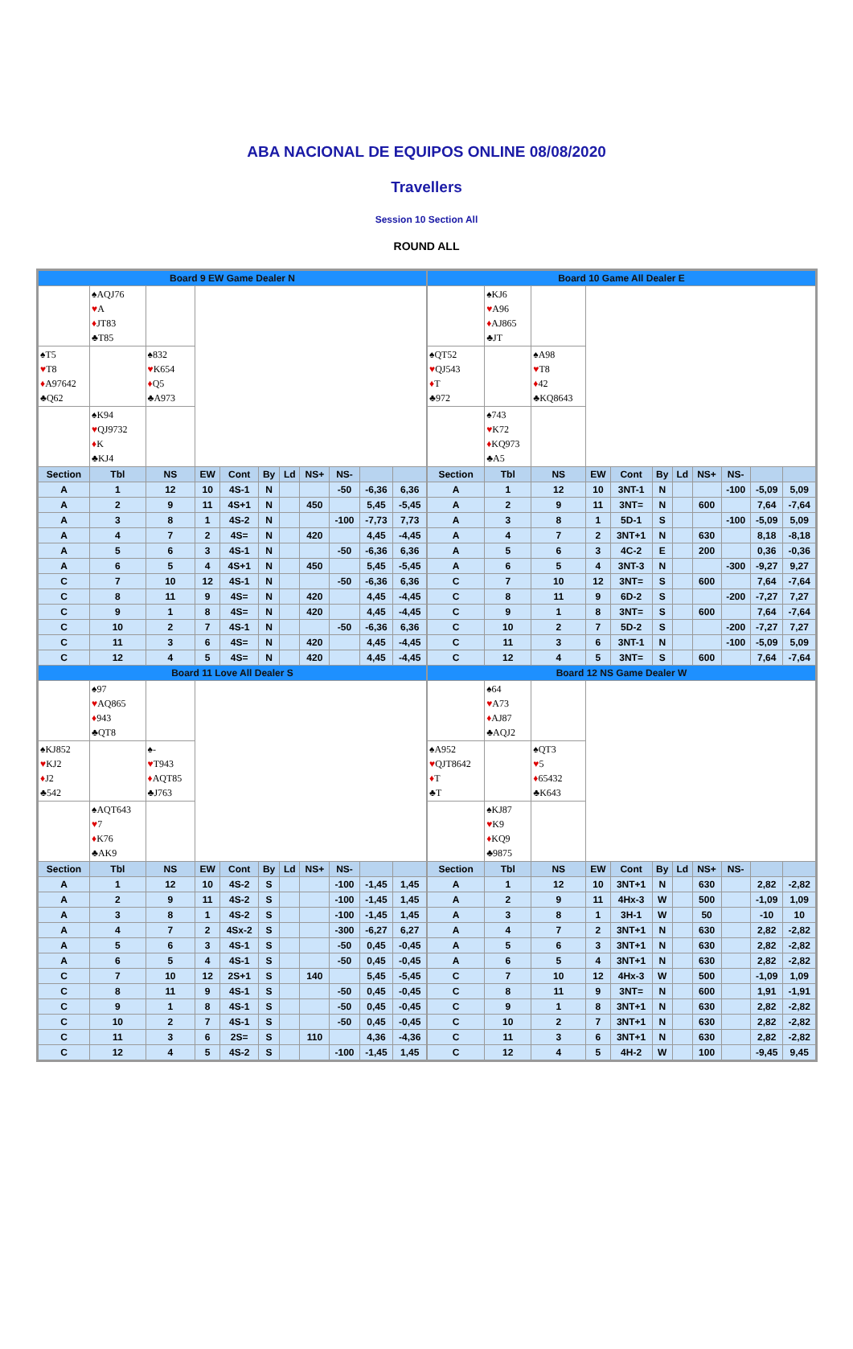ABA NACIONAL DE EQUIPOS ONLINE 08/08/2020
Travellers
Session 10 Section All
ROUND ALL
| Board 9 EW Game Dealer N | | | | | | | | | | |
| | ♠AQJ76 ♥ A ♦ JT83 ♣T85 | | | | | | | | | |
| ♠T5 ♥ T8 ♦ A97642 ♣Q62 | | ♠832 ♥ K654 ♦ Q5 ♣A973 | | | | | | | | |
| | ♠K94 ♥ QJ9732 ♦ K ♣KJ4 | | | | | | | | | |
| Section | Tbl | NS | EW | Cont | By | Ld | NS+ | NS- | | |
| A | 1 | 12 | 10 | 4S-1 | N | | | -50 | -6,36 | 6,36 |
| A | 2 | 9 | 11 | 4S+1 | N | | 450 | | 5,45 | -5,45 |
| A | 3 | 8 | 1 | 4S-2 | N | | | -100 | -7,73 | 7,73 |
| A | 4 | 7 | 2 | 4S= | N | | 420 | | 4,45 | -4,45 |
| A | 5 | 6 | 3 | 4S-1 | N | | | -50 | -6,36 | 6,36 |
| A | 6 | 5 | 4 | 4S+1 | N | | 450 | | 5,45 | -5,45 |
| C | 7 | 10 | 12 | 4S-1 | N | | | -50 | -6,36 | 6,36 |
| C | 8 | 11 | 9 | 4S= | N | | 420 | | 4,45 | -4,45 |
| C | 9 | 1 | 8 | 4S= | N | | 420 | | 4,45 | -4,45 |
| C | 10 | 2 | 7 | 4S-1 | N | | | -50 | -6,36 | 6,36 |
| C | 11 | 3 | 6 | 4S= | N | | 420 | | 4,45 | -4,45 |
| C | 12 | 4 | 5 | 4S= | N | | 420 | | 4,45 | -4,45 |
| Board 11 Love All Dealer S | | | | | | | | | | |
| | ♠97 ♥ AQ865 ♦ 943 ♣QT8 | | | | | | | | | |
| ♠KJ852 ♥ KJ2 ♦ J2 ♣542 | | ♠- ♥ T943 ♦ AQT85 ♣J763 | | | | | | | | |
| | ♠AQT643 ♥ 7 ♦ K76 ♣AK9 | | | | | | | | | |
| Section | Tbl | NS | EW | Cont | By | Ld | NS+ | NS- | | |
| A | 1 | 12 | 10 | 4S-2 | S | | | -100 | -1,45 | 1,45 |
| A | 2 | 9 | 11 | 4S-2 | S | | | -100 | -1,45 | 1,45 |
| A | 3 | 8 | 1 | 4S-2 | S | | | -100 | -1,45 | 1,45 |
| A | 4 | 7 | 2 | 4Sx-2 | S | | | -300 | -6,27 | 6,27 |
| A | 5 | 6 | 3 | 4S-1 | S | | | -50 | 0,45 | -0,45 |
| A | 6 | 5 | 4 | 4S-1 | S | | | -50 | 0,45 | -0,45 |
| C | 7 | 10 | 12 | 2S+1 | S | | 140 | | 5,45 | -5,45 |
| C | 8 | 11 | 9 | 4S-1 | S | | | -50 | 0,45 | -0,45 |
| C | 9 | 1 | 8 | 4S-1 | S | | | -50 | 0,45 | -0,45 |
| C | 10 | 2 | 7 | 4S-1 | S | | | -50 | 0,45 | -0,45 |
| C | 11 | 3 | 6 | 2S= | S | | 110 | | 4,36 | -4,36 |
| C | 12 | 4 | 5 | 4S-2 | S | | | -100 | -1,45 | 1,45 |
| Board 10 Game All Dealer E | | | | | | | | | | |
| | ♠KJ6 ♥ A96 ♦ AJ865 ♣JT | | | | | | | | | |
| ♠QT52 ♥ QJ543 ♦ T ♣972 | | ♠A98 ♥ T8 ♦ 42 ♣KQ8643 | | | | | | | | |
| | ♠743 ♥ K72 ♦ KQ973 ♣A5 | | | | | | | | | |
| Section | Tbl | NS | EW | Cont | By | Ld | NS+ | NS- | | |
| A | 1 | 12 | 10 | 3NT-1 | N | | | -100 | -5,09 | 5,09 |
| A | 2 | 9 | 11 | 3NT= | N | | 600 | | 7,64 | -7,64 |
| A | 3 | 8 | 1 | 5D-1 | S | | | -100 | -5,09 | 5,09 |
| A | 4 | 7 | 2 | 3NT+1 | N | | 630 | | 8,18 | -8,18 |
| A | 5 | 6 | 3 | 4C-2 | E | | 200 | | 0,36 | -0,36 |
| A | 6 | 5 | 4 | 3NT-3 | N | | | -300 | -9,27 | 9,27 |
| C | 7 | 10 | 12 | 3NT= | S | | 600 | | 7,64 | -7,64 |
| C | 8 | 11 | 9 | 6D-2 | S | | | -200 | -7,27 | 7,27 |
| C | 9 | 1 | 8 | 3NT= | S | | 600 | | 7,64 | -7,64 |
| C | 10 | 2 | 7 | 5D-2 | S | | | -200 | -7,27 | 7,27 |
| C | 11 | 3 | 6 | 3NT-1 | N | | | -100 | -5,09 | 5,09 |
| C | 12 | 4 | 5 | 3NT= | S | | 600 | | 7,64 | -7,64 |
| Board 12 NS Game Dealer W | | | | | | | | | | |
| | ♠64 ♥ A73 ♦ AJ87 ♣AQJ2 | | | | | | | | | |
| ♠A952 ♥ QJT8642 ♦ T ♣T | | ♠QT3 ♥ 5 ♦ 65432 ♣K643 | | | | | | | | |
| | ♠KJ87 ♥ K9 ♦ KQ9 ♣9875 | | | | | | | | | |
| Section | Tbl | NS | EW | Cont | By | Ld | NS+ | NS- | | |
| A | 1 | 12 | 10 | 3NT+1 | N | | 630 | | 2,82 | -2,82 |
| A | 2 | 9 | 11 | 4Hx-3 | W | | 500 | | -1,09 | 1,09 |
| A | 3 | 8 | 1 | 3H-1 | W | | 50 | | -10 | 10 |
| A | 4 | 7 | 2 | 3NT+1 | N | | 630 | | 2,82 | -2,82 |
| A | 5 | 6 | 3 | 3NT+1 | N | | 630 | | 2,82 | -2,82 |
| A | 6 | 5 | 4 | 3NT+1 | N | | 630 | | 2,82 | -2,82 |
| C | 7 | 10 | 12 | 4Hx-3 | W | | 500 | | -1,09 | 1,09 |
| C | 8 | 11 | 9 | 3NT= | N | | 600 | | 1,91 | -1,91 |
| C | 9 | 1 | 8 | 3NT+1 | N | | 630 | | 2,82 | -2,82 |
| C | 10 | 2 | 7 | 3NT+1 | N | | 630 | | 2,82 | -2,82 |
| C | 11 | 3 | 6 | 3NT+1 | N | | 630 | | 2,82 | -2,82 |
| C | 12 | 4 | 5 | 4H-2 | W | | 100 | | -9,45 | 9,45 |